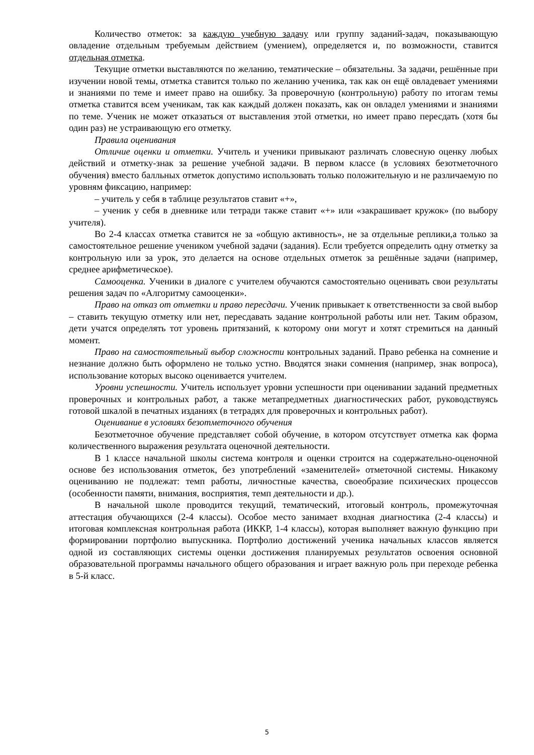Количество отметок: за каждую учебную задачу или группу заданий-задач, показывающую овладение отдельным требуемым действием (умением), определяется и, по возможности, ставится отдельная отметка.
Текущие отметки выставляются по желанию, тематические – обязательны. За задачи, решённые при изучении новой темы, отметка ставится только по желанию ученика, так как он ещё овладевает умениями и знаниями по теме и имеет право на ошибку. За проверочную (контрольную) работу по итогам темы отметка ставится всем ученикам, так как каждый должен показать, как он овладел умениями и знаниями по теме. Ученик не может отказаться от выставления этой отметки, но имеет право пересдать (хотя бы один раз) не устраивающую его отметку.
Правила оценивания
Отличие оценки и отметки. Учитель и ученики привыкают различать словесную оценку любых действий и отметку-знак за решение учебной задачи. В первом классе (в условиях безотметочного обучения) вместо балльных отметок допустимо использовать только положительную и не различаемую по уровням фиксацию, например:
– учитель у себя в таблице результатов ставит «+»,
– ученик у себя в дневнике или тетради также ставит «+» или «закрашивает кружок» (по выбору учителя).
Во 2-4 классах отметка ставится не за «общую активность», не за отдельные реплики,а только за самостоятельное решение учеником учебной задачи (задания). Если требуется определить одну отметку за контрольную или за урок, это делается на основе отдельных отметок за решённые задачи (например, среднее арифметическое).
Самооценка. Ученики в диалоге с учителем обучаются самостоятельно оценивать свои результаты решения задач по «Алгоритму самооценки».
Право на отказ от отметки и право пересдачи. Ученик привыкает к ответственности за свой выбор – ставить текущую отметку или нет, пересдавать задание контрольной работы или нет. Таким образом, дети учатся определять тот уровень притязаний, к которому они могут и хотят стремиться на данный момент.
Право на самостоятельный выбор сложности контрольных заданий. Право ребенка на сомнение и незнание должно быть оформлено не только устно. Вводятся знаки сомнения (например, знак вопроса), использование которых высоко оценивается учителем.
Уровни успешности. Учитель использует уровни успешности при оценивании заданий предметных проверочных и контрольных работ, а также метапредметных диагностических работ, руководствуясь готовой шкалой в печатных изданиях (в тетрадях для проверочных и контрольных работ).
Оценивание в условиях безотметочного обучения
Безотметочное обучение представляет собой обучение, в котором отсутствует отметка как форма количественного выражения результата оценочной деятельности.
В 1 классе начальной школы система контроля и оценки строится на содержательно-оценочной основе без использования отметок, без употреблений «заменителей» отметочной системы. Никакому оцениванию не подлежат: темп работы, личностные качества, своеобразие психических процессов (особенности памяти, внимания, восприятия, темп деятельности и др.).
В начальной школе проводится текущий, тематический, итоговый контроль, промежуточная аттестация обучающихся (2-4 классы). Особое место занимает входная диагностика (2-4 классы) и итоговая комплексная контрольная работа (ИККР, 1-4 классы), которая выполняет важную функцию при формировании портфолио выпускника. Портфолио достижений ученика начальных классов является одной из составляющих системы оценки достижения планируемых результатов освоения основной образовательной программы начального общего образования и играет важную роль при переходе ребенка в 5-й класс.
5